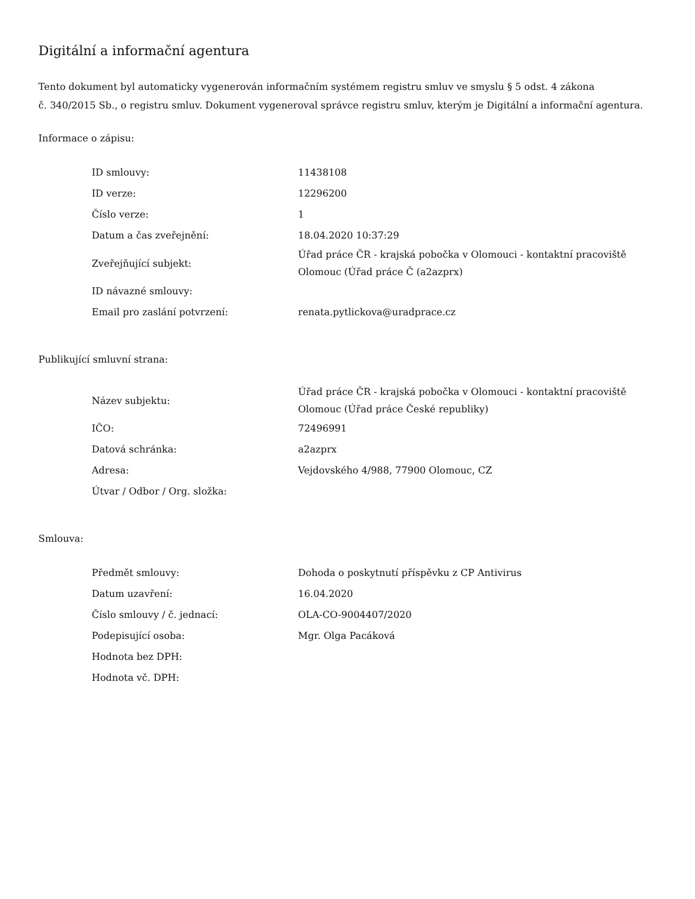Digitální a informační agentura
Tento dokument byl automaticky vygenerován informačním systémem registru smluv ve smyslu § 5 odst. 4 zákona
č. 340/2015 Sb., o registru smluv. Dokument vygeneroval správce registru smluv, kterým je Digitální a informační agentura.
Informace o zápisu:
| ID smlouvy: | 11438108 |
| ID verze: | 12296200 |
| Číslo verze: | 1 |
| Datum a čas zveřejnění: | 18.04.2020 10:37:29 |
| Zveřejňující subjekt: | Úřad práce ČR - krajská pobočka v Olomouci - kontaktní pracoviště Olomouc (Úřad práce Č (a2azprx) |
| ID návazné smlouvy: | |
| Email pro zaslání potvrzení: | renata.pytlickova@uradprace.cz |
Publikující smluvní strana:
| Název subjektu: | Úřad práce ČR - krajská pobočka v Olomouci - kontaktní pracoviště Olomouc (Úřad práce České republiky) |
| IČO: | 72496991 |
| Datová schránka: | a2azprx |
| Adresa: | Vejdovského 4/988, 77900 Olomouc, CZ |
| Útvar / Odbor / Org. složka: | |
Smlouva:
| Předmět smlouvy: | Dohoda o poskytnutí příspěvku z CP Antivirus |
| Datum uzavření: | 16.04.2020 |
| Číslo smlouvy / č. jednací: | OLA-CO-9004407/2020 |
| Podepisující osoba: | Mgr. Olga Pacáková |
| Hodnota bez DPH: | |
| Hodnota vč. DPH: | |